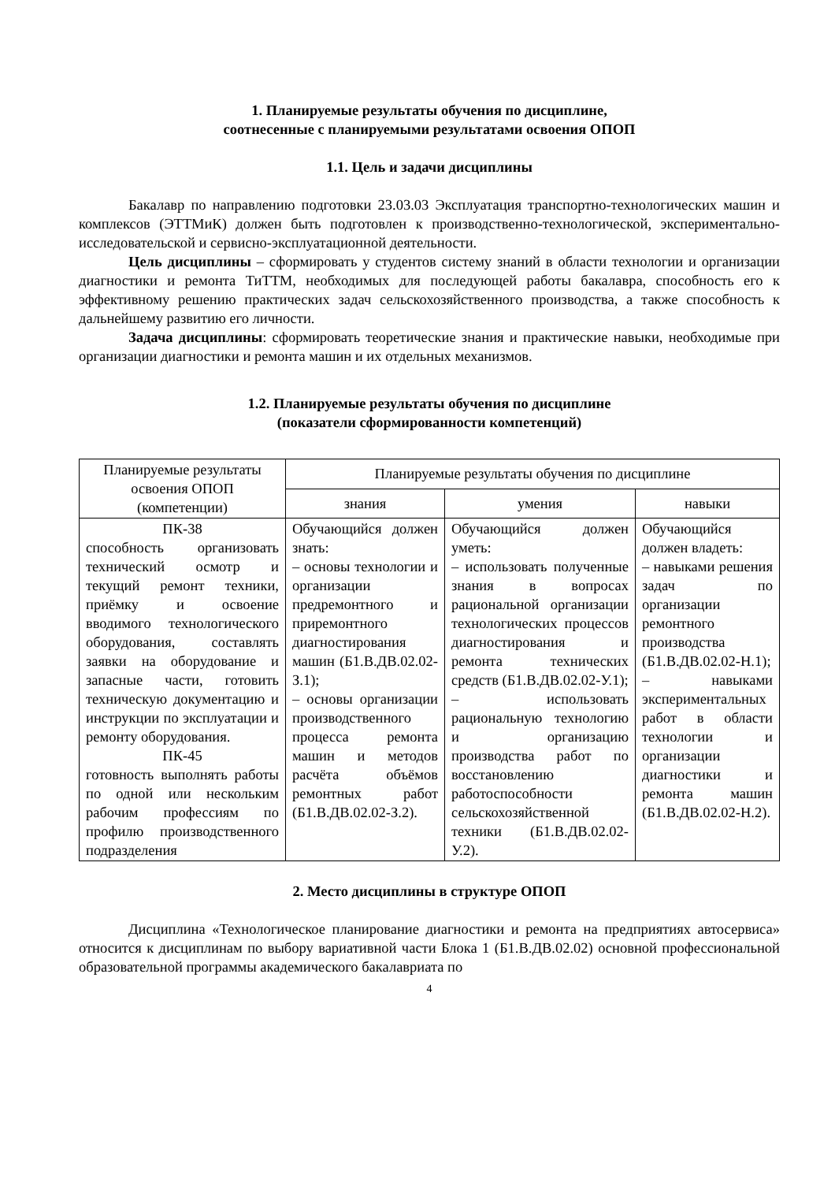1. Планируемые результаты обучения по дисциплине,
соотнесенные с планируемыми результатами освоения ОПОП
1.1. Цель и задачи дисциплины
Бакалавр по направлению подготовки 23.03.03 Эксплуатация транспортно-технологических машин и комплексов (ЭТТМиК) должен быть подготовлен к производственно-технологической, экспериментально-исследовательской и сервисно-эксплуатационной деятельности.
Цель дисциплины – сформировать у студентов систему знаний в области технологии и организации диагностики и ремонта ТиТТМ, необходимых для последующей работы бакалавра, способность его к эффективному решению практических задач сельскохозяйственного производства, а также способность к дальнейшему развитию его личности.
Задача дисциплины: сформировать теоретические знания и практические навыки, необходимые при организации диагностики и ремонта машин и их отдельных механизмов.
1.2. Планируемые результаты обучения по дисциплине
(показатели сформированности компетенций)
| Планируемые результаты освоения ОПОП (компетенции) | Планируемые результаты обучения по дисциплине | | |
| --- | --- | --- | --- |
| | знания | умения | навыки |
| ПК-38 способность организовать технический осмотр и текущий ремонт техники, приёмку и освоение вводимого технологического оборудования, составлять заявки на оборудование и запасные части, готовить техническую документацию и инструкции по эксплуатации и ремонту оборудования. ПК-45 готовность выполнять работы по одной или нескольким рабочим профессиям по профилю производственного подразделения | Обучающийся должен знать: – основы технологии и организации предремонтного и приремонтного диагностирования машин (Б1.В.ДВ.02.02-З.1); – основы организации производственного процесса ремонта машин и методов расчёта объёмов ремонтных работ (Б1.В.ДВ.02.02-З.2). | Обучающийся должен уметь: – использовать полученные знания в вопросах рациональной организации технологических процессов диагностирования и ремонта технических средств (Б1.В.ДВ.02.02-У.1); – использовать рациональную технологию и организацию производства работ по восстановлению работоспособности сельскохозяйственной техники (Б1.В.ДВ.02.02-У.2). | Обучающийся должен владеть: – навыками решения задач по организации ремонтного производства (Б1.В.ДВ.02.02-Н.1); – навыками экспериментальных работ в области технологии и организации диагностики и ремонта машин (Б1.В.ДВ.02.02-Н.2). |
2. Место дисциплины в структуре ОПОП
Дисциплина «Технологическое планирование диагностики и ремонта на предприятиях автосервиса» относится к дисциплинам по выбору вариативной части Блока 1 (Б1.В.ДВ.02.02) основной профессиональной образовательной программы академического бакалавриата по
4